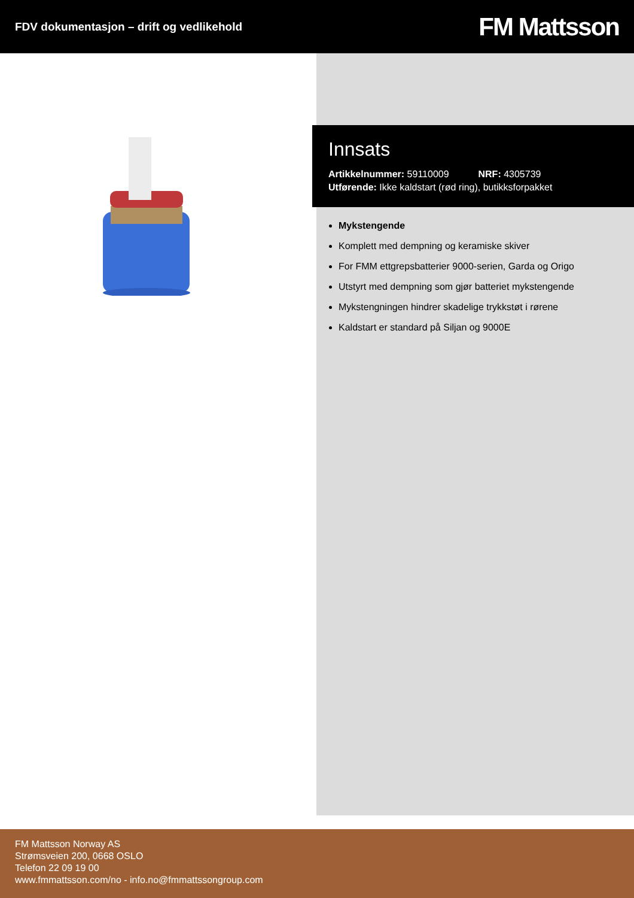FDV dokumentasjon – drift og vedlikehold
FM Mattsson
Innsats
Artikkelnummer: 59110009 NRF: 4305739
Utførende: Ikke kaldstart (rød ring), butikksforpakket
Mykstengende
Komplett med dempning og keramiske skiver
For FMM ettgrepsbatterier 9000-serien, Garda og Origo
Utstyrt med dempning som gjør batteriet mykstengende
Mykstengningen hindrer skadelige trykkstøt i rørene
Kaldstart er standard på Siljan og 9000E
FM Mattsson Norway AS
Strømsveien 200, 0668 OSLO
Telefon 22 09 19 00
www.fmmattsson.com/no - info.no@fmmattssongroup.com